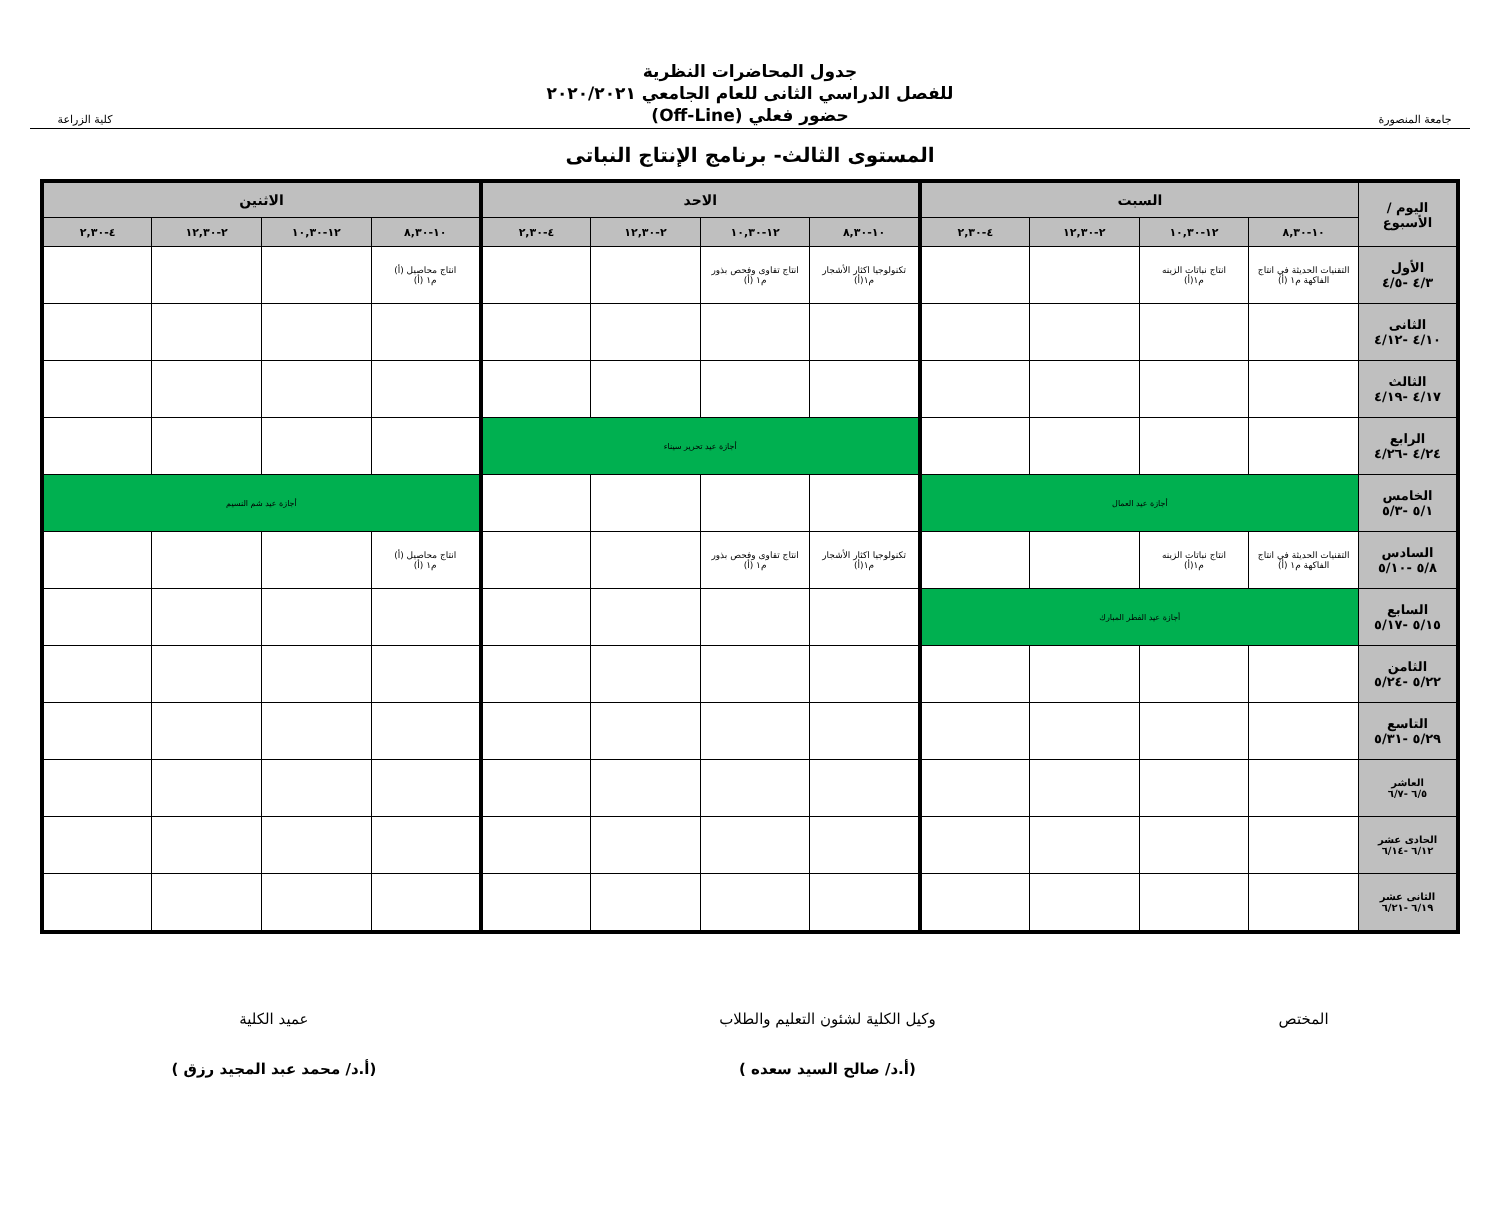جامعة المنصورة
جدول المحاضرات النظرية
للفصل الدراسي الثانى للعام الجامعي ٢٠٢٠/٢٠٢١
حضور فعلي (Off-Line)
كلية الزراعة
المستوى الثالث- برنامج الإنتاج النباتى
| اليوم / الأسبوع | السبت | | | | الاحد | | | | الاثنين | | | |
| --- | --- | --- | --- | --- | --- | --- | --- | --- | --- | --- | --- | --- |
| | ١٠-٨,٣٠ | ١٢-١٠,٣٠ | ٢-١٢,٣٠ | ٤-٢,٣٠ | ١٠-٨,٣٠ | ١٢-١٠,٣٠ | ٢-١٢,٣٠ | ٤-٢,٣٠ | ١٠-٨,٣٠ | ١٢-١٠,٣٠ | ٢-١٢,٣٠ | ٤-٢,٣٠ |
| الأول ٤/٣ -٤/٥ | التقنيات الحديثة في انتاج الفاكهة م١ (أ) | انتاج نباتات الزينه م١(أ) | | | تكنولوجيا اكثار الأشجار م١(أ) | انتاج تقاوى وفحص بذور م١ (أ) | | | انتاج محاصيل (أ) م١ (أ) | | | |
| الثانى ٤/١٠ -٤/١٢ | | | | | | | | | | | | |
| الثالث ٤/١٧ -٤/١٩ | | | | | | | | | | | | |
| الرابع ٤/٢٤ -٤/٢٦ | | | | | أجازة عيد تحرير سيناء | | | | | | | |
| الخامس ٥/١ -٥/٣ | أجازة عيد العمال | | | | | | | | أجازة عيد شم النسيم | | | |
| السادس ٥/٨ -٥/١٠ | التقنيات الحديثة في انتاج الفاكهة م١ (أ) | انتاج نباتات الزينه م١(أ) | | | تكنولوجيا اكثار الأشجار م١(أ) | انتاج تقاوى وفحص بذور م١ (أ) | | | انتاج محاصيل (أ) م١ (أ) | | | |
| السابع ٥/١٥ -٥/١٧ | أجازة عيد الفطر المبارك | | | | | | | | | | | |
| الثامن ٥/٢٢ -٥/٢٤ | | | | | | | | | | | | |
| التاسع ٥/٢٩ -٥/٣١ | | | | | | | | | | | | |
| العاشر ٦/٥ -٦/٧ | | | | | | | | | | | | |
| الحادى عشر ٦/١٢ -٦/١٤ | | | | | | | | | | | | |
| الثانى عشر ٦/١٩ -٦/٢١ | | | | | | | | | | | | |
المختص
وكيل الكلية لشئون التعليم والطلاب
(أ.د/ صالح السيد سعده )
عميد الكلية
(أ.د/ محمد عبد المجيد رزق )